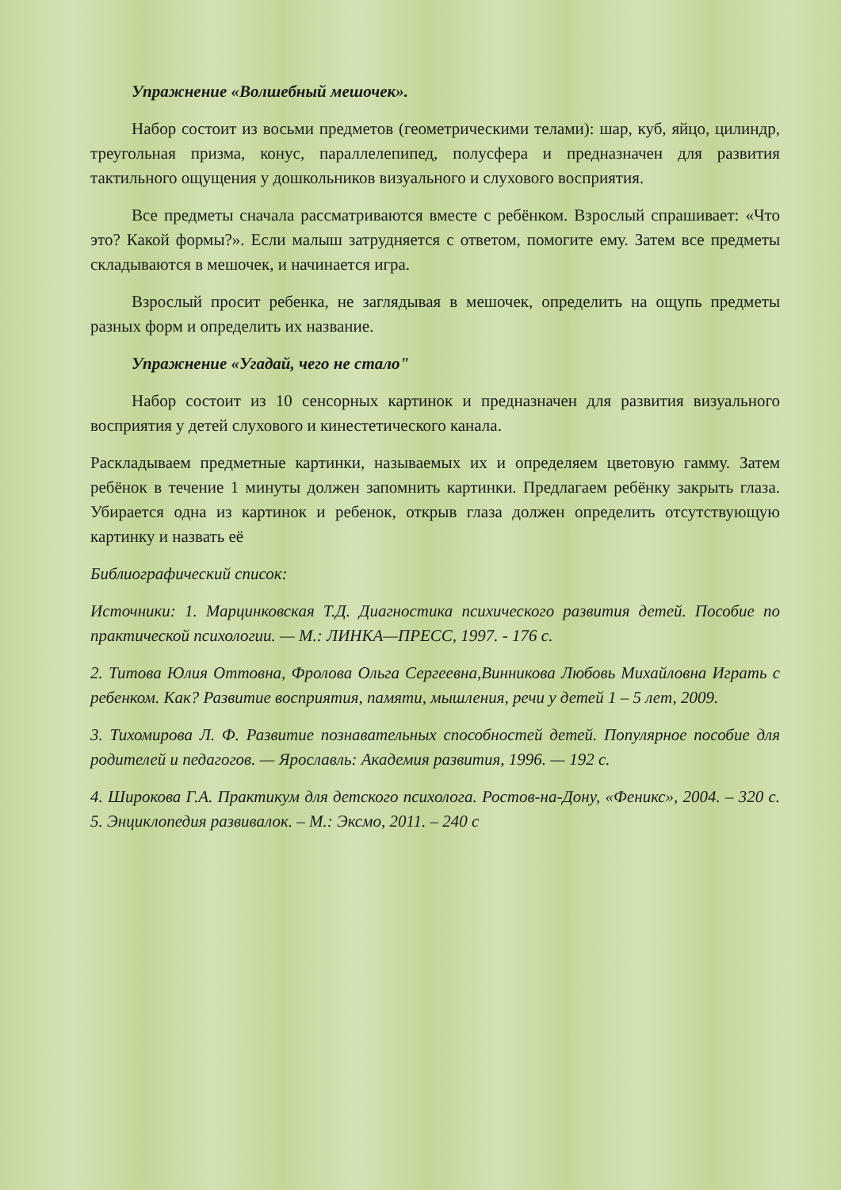Упражнение «Волшебный мешочек».
Набор состоит из восьми предметов (геометрическими телами): шар, куб, яйцо, цилиндр, треугольная призма, конус, параллелепипед, полусфера и предназначен для развития тактильного ощущения у дошкольников визуального и слухового восприятия.
Все предметы сначала рассматриваются вместе с ребёнком. Взрослый спрашивает: «Что это? Какой формы?». Если малыш затрудняется с ответом, помогите ему. Затем все предметы складываются в мешочек, и начинается игра.
Взрослый просит ребенка, не заглядывая в мешочек, определить на ощупь предметы разных форм и определить их название.
Упражнение «Угадай, чего не стало"
Набор состоит из 10 сенсорных картинок и предназначен для развития визуального восприятия у детей слухового и кинестетического канала.
Раскладываем предметные картинки, называемых их и определяем цветовую гамму. Затем ребёнок в течение 1 минуты должен запомнить картинки. Предлагаем ребёнку закрыть глаза. Убирается одна из картинок и ребенок, открыв глаза должен определить отсутствующую картинку и назвать её
Библиографический список:
Источники: 1. Марцинковская Т.Д. Диагностика психического развития детей. Пособие по практической психологии. — М.: ЛИНКА—ПРЕСС, 1997. - 176 с.
2. Титова Юлия Оттовна, Фролова Ольга Сергеевна,Винникова Любовь Михайловна Играть с ребенком. Как? Развитие восприятия, памяти, мышления, речи у детей 1 – 5 лет, 2009.
3. Тихомирова Л. Ф. Развитие познавательных способностей детей. Популярное пособие для родителей и педагогов. — Ярославль: Академия развития, 1996. — 192 с.
4. Широкова Г.А. Практикум для детского психолога. Ростов-на-Дону, «Феникс», 2004. – 320 с. 5. Энциклопедия развивалок. – М.: Эксмо, 2011. – 240 с